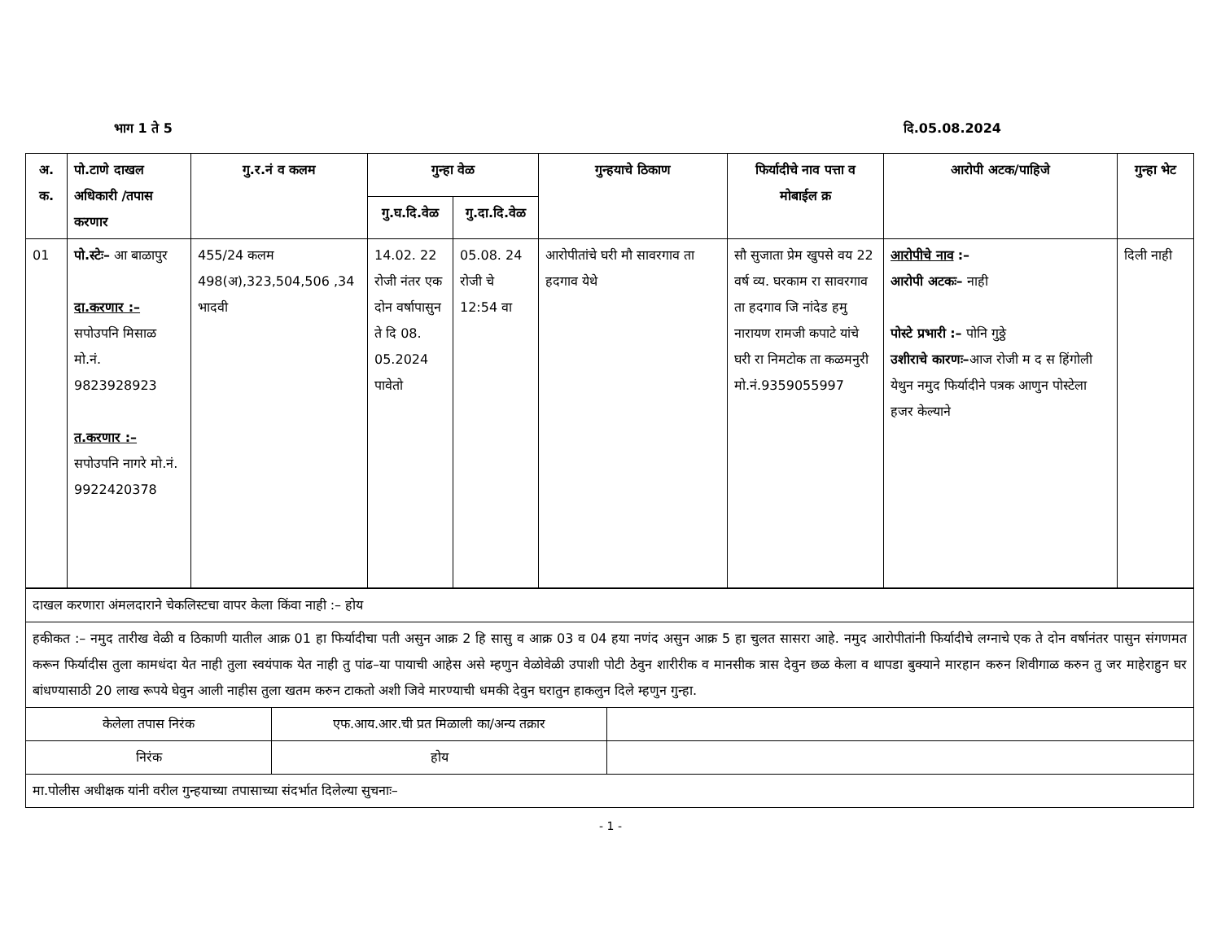भाग 1 ते 5 दि.05.08.2024
| अ. क. | पो.टाणे दाखल अधिकारी /तपास करणार | गु.र.नं व कलम | गुन्हा वेळ | | गुन्हयाचे ठिकाण | फिर्यादीचे नाव पत्ता व मोबाईल क्र | आरोपी अटक/पाहिजे | गुन्हा भेट |
| --- | --- | --- | --- | --- | --- | --- | --- | --- |
| | | | गु.घ.दि.वेळ | गु.दा.दि.वेळ | | | | |
| 01 | पो.स्टेः– आ बाळापुर दा.करणार :– सपोउपनि मिसाळ मो.नं. 9823928923 त.करणार :– सपोउपनि नागरे मो.नं. 9922420378 | 455/24 कलम 498(अ),323,504,506 ,34 भादवी | 14.02. 22 रोजी नंतर एक दोन वर्षापासुन ते दि 08. 05.2024 पावेतो | 05.08. 24 रोजी चे 12:54 वा | आरोपीतांचे घरी मौ सावरगाव ता हदगाव येथे | सौ सुजाता प्रेम खुपसे वय 22 वर्ष व्य. घरकाम रा सावरगाव ता हदगाव जि नांदेड हमु नारायण रामजी कपाटे यांचे घरी रा निमटोक ता कळमनुरी मो.नं.9359055997 | आरोपीचे नाव :– आरोपी अटकः– नाही पोस्टे प्रभारी :– पोनि गुठ्ठे उशीराचे कारणः– आज रोजी म द स हिंगोली येथुन नमुद फिर्यादीने पत्रक आणुन पोस्टेला हजर केल्याने | दिली नाही |
| दाखल करणारा अंमलदाराने चेकलिस्टचा वापर केला किंवा नाही :– होय | | |
| हकीकत :– नमुद तारीख वेळी व ठिकाणी यातील आक्र 01 हा फिर्यादीचा पती असुन आक्र 2 हि सासु व आक्र 03 व 04 हया नणंद असुन आक्र 5 हा चुलत सासरा आहे. नमुद आरोपीतांनी फिर्यादीचे लग्नाचे एक ते दोन वर्षानंतर पासुन संगणमत करून फिर्यादीस तुला कामधंदा येत नाही तुला स्वयंपाक येत नाही तु पांढ–या पायाची आहेस असे म्हणुन वेळोवेळी उपाशी पोटी ठेवुन शारीरीक व मानसीक त्रास देवुन छळ केला व थापडा बुक्याने मारहान करुन शिवीगाळ करुन तु जर माहेराहुन घर बांधण्यासाठी 20 लाख रूपये घेवुन आली नाहीस तुला खतम करुन टाकतो अशी जिवे मारण्याची धमकी देवुन घरातुन हाकलुन दिले म्हणुन गुन्हा. | | |
| केलेला तपास निरंक | एफ.आय.आर.ची प्रत मिळाली का/अन्य तक्रार | |
| निरंक | होय | |
| मा.पोलीस अधीक्षक यांनी वरील गुन्हयाच्या तपासाच्या संदर्भात दिलेल्या सुचनाः– | | |
- 1 -